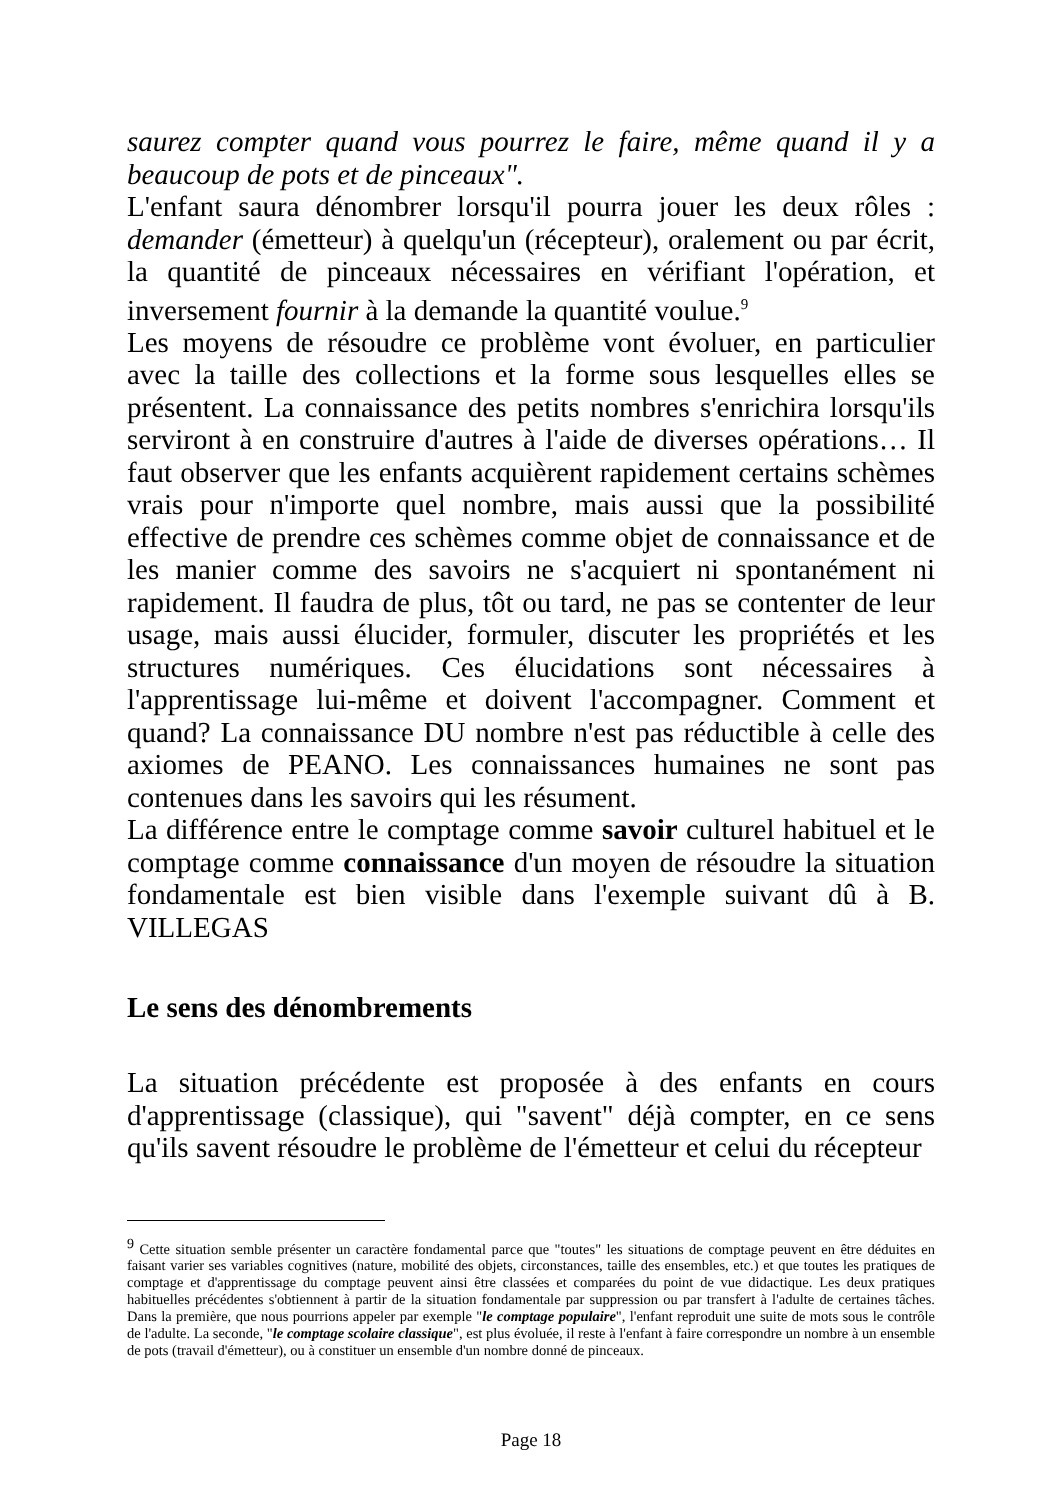saurez compter quand vous pourrez le faire, même quand il y a beaucoup de pots et de pinceaux".
L'enfant saura dénombrer lorsqu'il pourra jouer les deux rôles : demander (émetteur) à quelqu'un (récepteur), oralement ou par écrit, la quantité de pinceaux nécessaires en vérifiant l'opération, et inversement fournir à la demande la quantité voulue.<sup>9</sup>
Les moyens de résoudre ce problème vont évoluer, en particulier avec la taille des collections et la forme sous lesquelles elles se présentent. La connaissance des petits nombres s'enrichira lorsqu'ils serviront à en construire d'autres à l'aide de diverses opérations… Il faut observer que les enfants acquièrent rapidement certains schèmes vrais pour n'importe quel nombre, mais aussi que la possibilité effective de prendre ces schèmes comme objet de connaissance et de les manier comme des savoirs ne s'acquiert ni spontanément ni rapidement. Il faudra de plus, tôt ou tard, ne pas se contenter de leur usage, mais aussi élucider, formuler, discuter les propriétés et les structures numériques. Ces élucidations sont nécessaires à l'apprentissage lui-même et doivent l'accompagner. Comment et quand? La connaissance DU nombre n'est pas réductible à celle des axiomes de PEANO. Les connaissances humaines ne sont pas contenues dans les savoirs qui les résument.
La différence entre le comptage comme savoir culturel habituel et le comptage comme connaissance d'un moyen de résoudre la situation fondamentale est bien visible dans l'exemple suivant dû à B. VILLEGAS
Le sens des dénombrements
La situation précédente est proposée à des enfants en cours d'apprentissage (classique), qui "savent" déjà compter, en ce sens qu'ils savent résoudre le problème de l'émetteur et celui du récepteur
<sup>9</sup> Cette situation semble présenter un caractère fondamental parce que "toutes" les situations de comptage peuvent en être déduites en faisant varier ses variables cognitives (nature, mobilité des objets, circonstances, taille des ensembles, etc.) et que toutes les pratiques de comptage et d'apprentissage du comptage peuvent ainsi être classées et comparées du point de vue didactique. Les deux pratiques habituelles précédentes s'obtiennent à partir de la situation fondamentale par suppression ou par transfert à l'adulte de certaines tâches. Dans la première, que nous pourrions appeler par exemple "le comptage populaire", l'enfant reproduit une suite de mots sous le contrôle de l'adulte. La seconde, "le comptage scolaire classique", est plus évoluée, il reste à l'enfant à faire correspondre un nombre à un ensemble de pots (travail d'émetteur), ou à constituer un ensemble d'un nombre donné de pinceaux.
Page 18